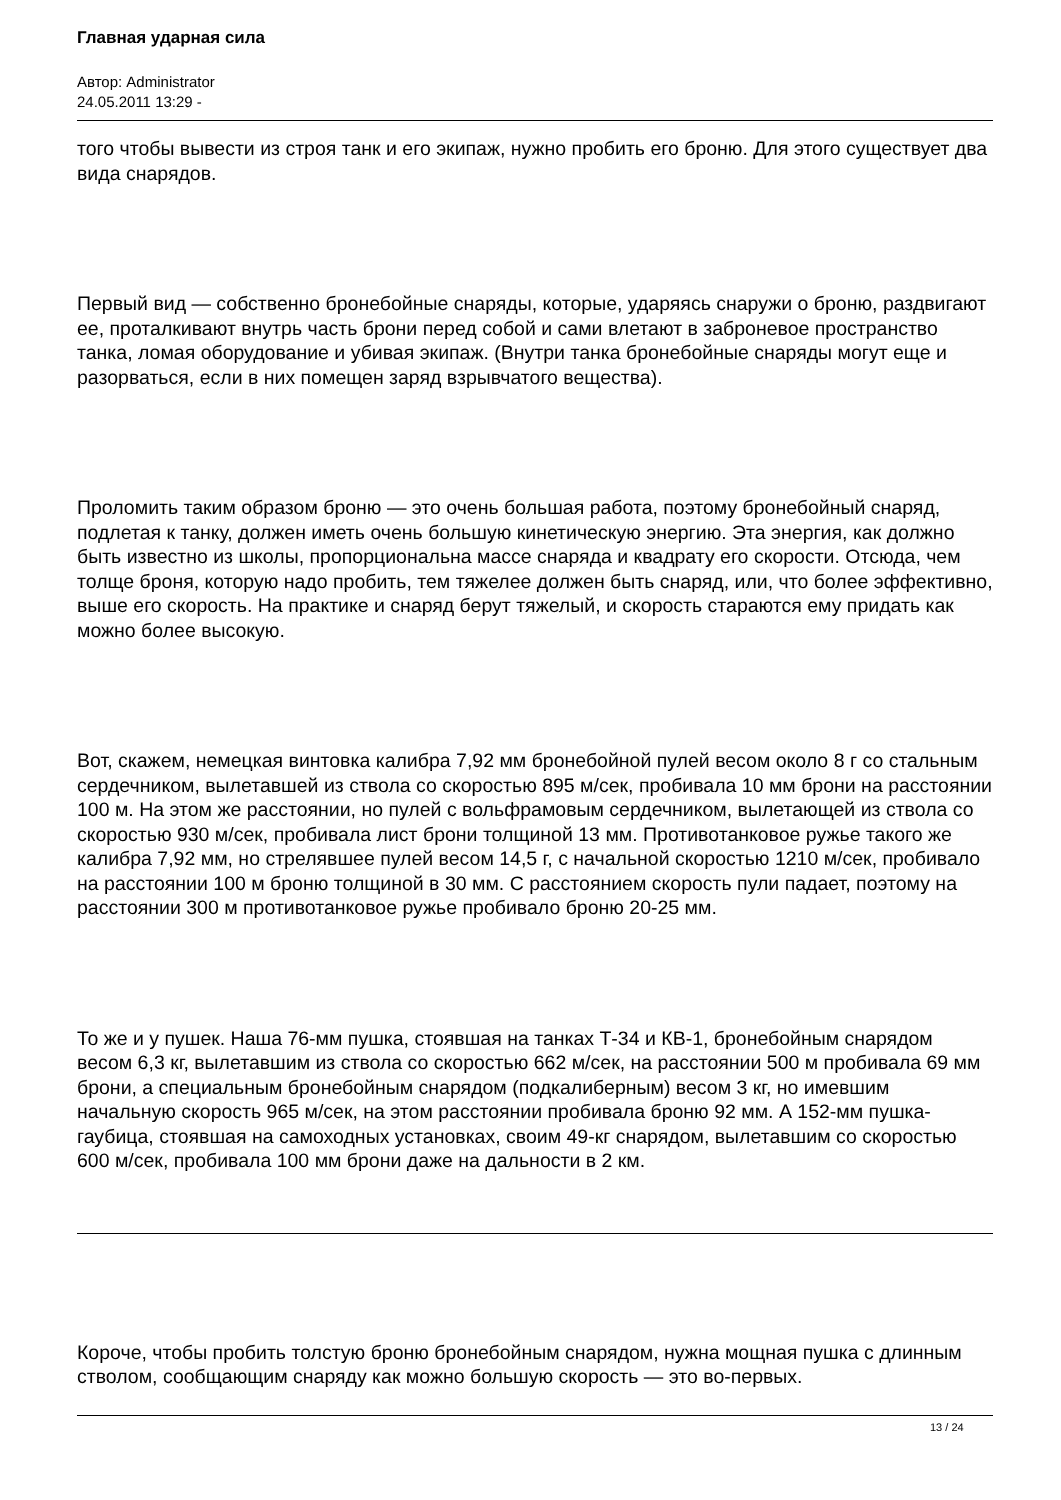Главная ударная сила
Автор: Administrator
24.05.2011 13:29 -
того чтобы вывести из строя танк и его экипаж, нужно пробить его броню. Для этого существует два вида снарядов.
Первый вид — собственно бронебойные снаряды, которые, ударяясь снаружи о броню, раздвигают ее, проталкивают внутрь часть брони перед собой и сами влетают в заброневое пространство танка, ломая оборудование и убивая экипаж. (Внутри танка бронебойные снаряды могут еще и разорваться, если в них помещен заряд взрывчатого вещества).
Проломить таким образом броню — это очень большая работа, поэтому бронебойный снаряд, подлетая к танку, должен иметь очень большую кинетическую энергию. Эта энергия, как должно быть известно из школы, пропорциональна массе снаряда и квадрату его скорости. Отсюда, чем толще броня, которую надо пробить, тем тяжелее должен быть снаряд, или, что более эффективно, выше его скорость. На практике и снаряд берут тяжелый, и скорость стараются ему придать как можно более высокую.
Вот, скажем, немецкая винтовка калибра 7,92 мм бронебойной пулей весом около 8 г со стальным сердечником, вылетавшей из ствола со скоростью 895 м/сек, пробивала 10 мм брони на расстоянии 100 м. На этом же расстоянии, но пулей с вольфрамовым сердечником, вылетающей из ствола со скоростью 930 м/сек, пробивала лист брони толщиной 13 мм. Противотанковое ружье такого же калибра 7,92 мм, но стрелявшее пулей весом 14,5 г, с начальной скоростью 1210 м/сек, пробивало на расстоянии 100 м броню толщиной в 30 мм. С расстоянием скорость пули падает, поэтому на расстоянии 300 м противотанковое ружье пробивало броню 20-25 мм.
То же и у пушек. Наша 76-мм пушка, стоявшая на танках Т-34 и КВ-1, бронебойным снарядом весом 6,3 кг, вылетавшим из ствола со скоростью 662 м/сек, на расстоянии 500 м пробивала 69 мм брони, а специальным бронебойным снарядом (подкалиберным) весом 3 кг, но имевшим начальную скорость 965 м/сек, на этом расстоянии пробивала броню 92 мм. А 152-мм пушка-гаубица, стоявшая на самоходных установках, своим 49-кг снарядом, вылетавшим со скоростью 600 м/сек, пробивала 100 мм брони даже на дальности в 2 км.
Короче, чтобы пробить толстую броню бронебойным снарядом, нужна мощная пушка с длинным стволом, сообщающим снаряду как можно большую скорость — это во-первых.
13 / 24